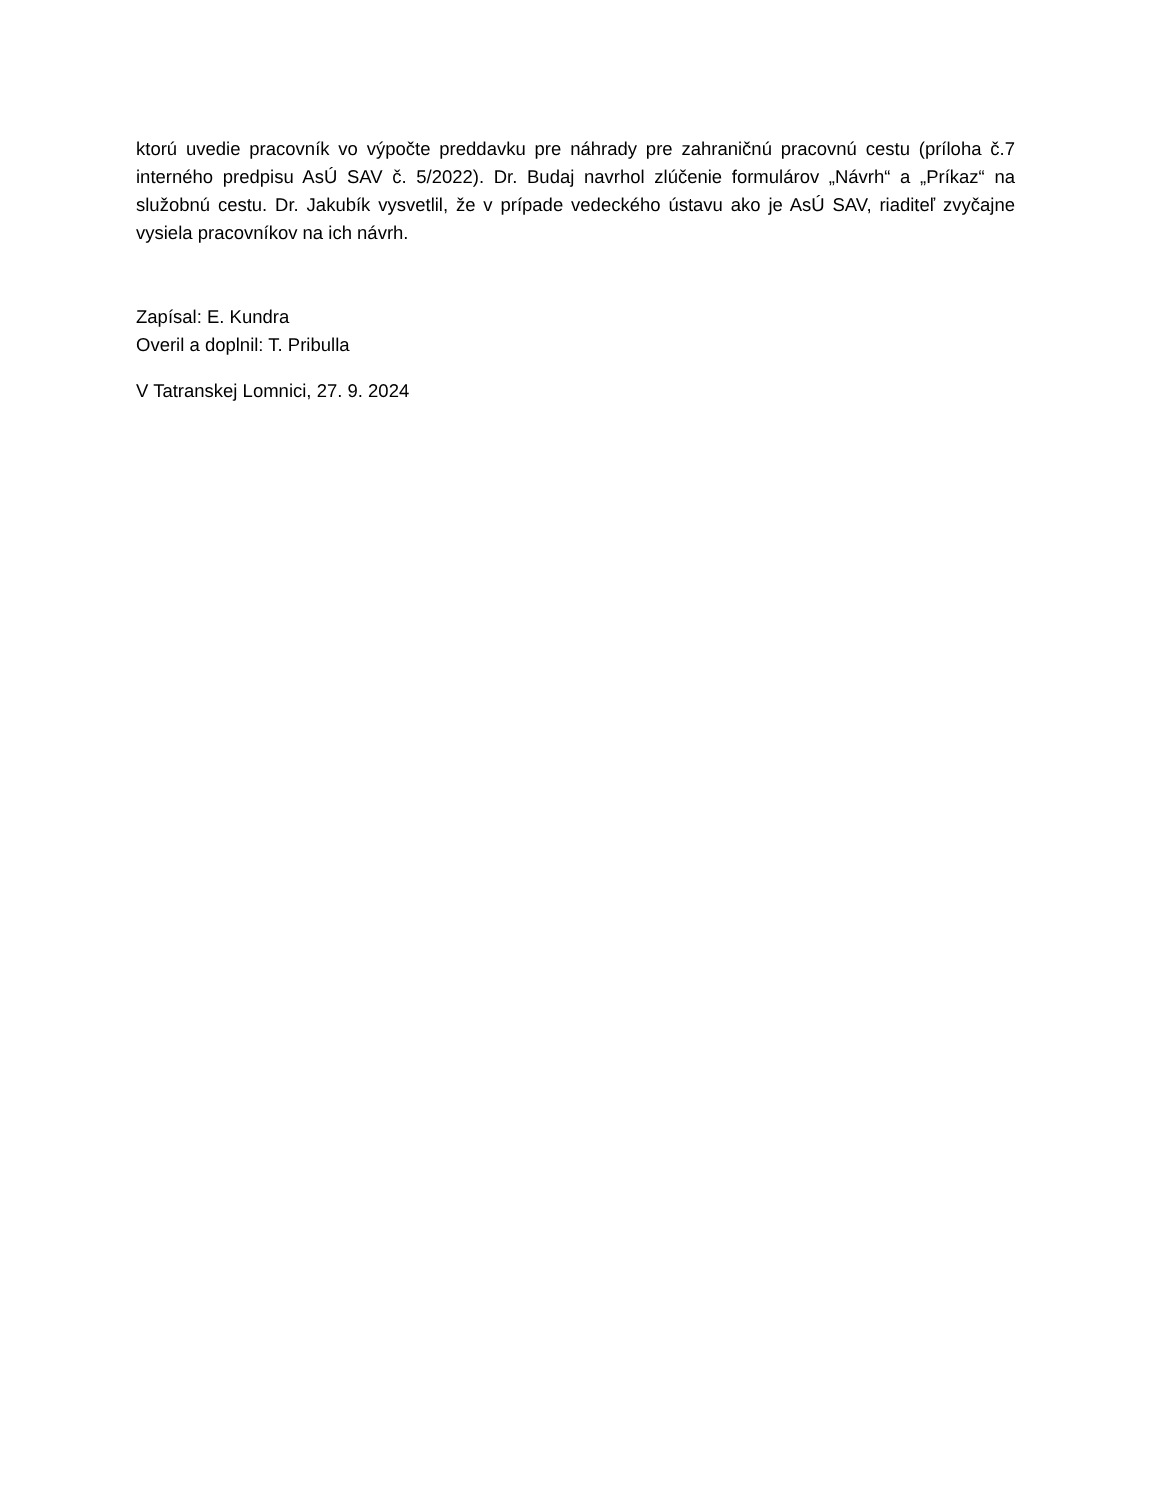ktorú uvedie pracovník vo výpočte preddavku pre náhrady pre zahraničnú pracovnú cestu (príloha č.7 interného predpisu AsÚ SAV č. 5/2022). Dr. Budaj navrhol zlúčenie formulárov „Návrh“ a „Príkaz“ na služobnú cestu. Dr. Jakubík vysvetlil, že v prípade vedeckého ústavu ako je AsÚ SAV, riaditeľ zvyčajne vysiela pracovníkov na ich návrh.
Zapísal: E. Kundra
Overil a doplnil: T. Pribulla
V Tatranskej Lomnici, 27. 9. 2024